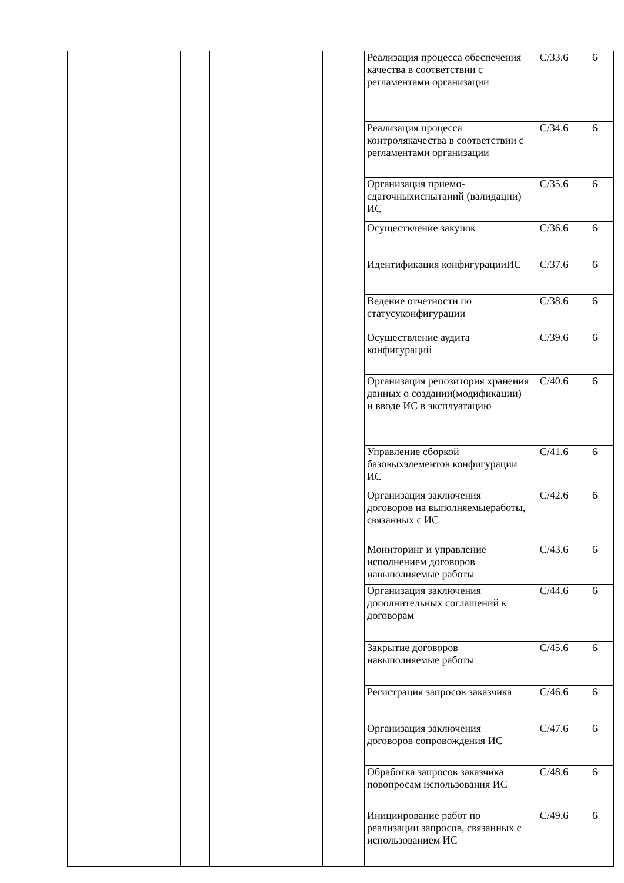| | | | | Реализация процесса обеспечения качества в соответствии с регламентами организации | C/33.6 | 6 |
| | | | | Реализация процесса контролякачества в соответствии с регламентами организации | C/34.6 | 6 |
| | | | | Организация приемо-сдаточныхиспытаний (валидации) ИС | C/35.6 | 6 |
| | | | | Осуществление закупок | C/36.6 | 6 |
| | | | | Идентификация конфигурацииИС | C/37.6 | 6 |
| | | | | Ведение отчетности по статусуконфигурации | C/38.6 | 6 |
| | | | | Осуществление аудита конфигураций | C/39.6 | 6 |
| | | | | Организация репозитория хранения данных о создании(модификации) и вводе ИС в эксплуатацию | C/40.6 | 6 |
| | | | | Управление сборкой базовыхэлементов конфигурации ИС | C/41.6 | 6 |
| | | | | Организация заключения договоров на выполняемыеработы, связанных с ИС | C/42.6 | 6 |
| | | | | Мониторинг и управление исполнением договоров навыполняемые работы | C/43.6 | 6 |
| | | | | Организация заключения дополнительных соглашений к договорам | C/44.6 | 6 |
| | | | | Закрытие договоров навыполняемые работы | C/45.6 | 6 |
| | | | | Регистрация запросов заказчика | C/46.6 | 6 |
| | | | | Организация заключения договоров сопровождения ИС | C/47.6 | 6 |
| | | | | Обработка запросов заказчика повопросам использования ИС | C/48.6 | 6 |
| | | | | Инициирование работ по реализации запросов, связанных с использованием ИС | C/49.6 | 6 |